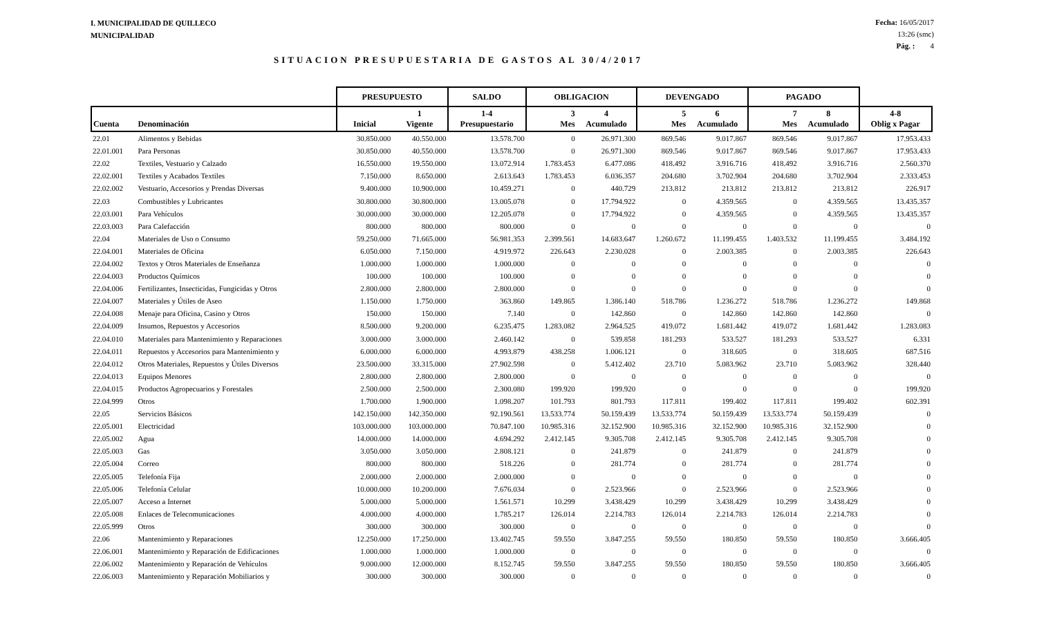I. MUNICIPALIDAD DE QUILLECO
MUNICIPALIDAD
Fecha: 16/05/2017
13:26 (smc)
Pág. : 4
SITUACION PRESUPUESTARIA DE GASTOS AL 30/4/2017
| | | PRESUPUESTO | | SALDO | OBLIGACION | | DEVENGADO | | PAGADO | | |
| --- | --- | --- | --- | --- | --- | --- | --- | --- | --- | --- | --- |
| Cuenta | Denominación | Inicial | 1 Vigente | 1-4 Presupuestario | 3 Mes | 4 Acumulado | 5 Mes | 6 Acumulado | 7 Mes | 8 Acumulado | 4-8 Oblig x Pagar |
| 22.01 | Alimentos y Bebidas | 30.850.000 | 40.550.000 | 13.578.700 | 0 | 26.971.300 | 869.546 | 9.017.867 | 869.546 | 9.017.867 | 17.953.433 |
| 22.01.001 | Para Personas | 30.850.000 | 40.550.000 | 13.578.700 | 0 | 26.971.300 | 869.546 | 9.017.867 | 869.546 | 9.017.867 | 17.953.433 |
| 22.02 | Textiles, Vestuario y Calzado | 16.550.000 | 19.550.000 | 13.072.914 | 1.783.453 | 6.477.086 | 418.492 | 3.916.716 | 418.492 | 3.916.716 | 2.560.370 |
| 22.02.001 | Textiles y Acabados Textiles | 7.150.000 | 8.650.000 | 2.613.643 | 1.783.453 | 6.036.357 | 204.680 | 3.702.904 | 204.680 | 3.702.904 | 2.333.453 |
| 22.02.002 | Vestuario, Accesorios y Prendas Diversas | 9.400.000 | 10.900.000 | 10.459.271 | 0 | 440.729 | 213.812 | 213.812 | 213.812 | 213.812 | 226.917 |
| 22.03 | Combustibles y Lubricantes | 30.800.000 | 30.800.000 | 13.005.078 | 0 | 17.794.922 | 0 | 4.359.565 | 0 | 4.359.565 | 13.435.357 |
| 22.03.001 | Para Vehículos | 30.000.000 | 30.000.000 | 12.205.078 | 0 | 17.794.922 | 0 | 4.359.565 | 0 | 4.359.565 | 13.435.357 |
| 22.03.003 | Para Calefacción | 800.000 | 800.000 | 800.000 | 0 | 0 | 0 | 0 | 0 | 0 | 0 |
| 22.04 | Materiales de Uso o Consumo | 59.250.000 | 71.665.000 | 56.981.353 | 2.399.561 | 14.683.647 | 1.260.672 | 11.199.455 | 1.403.532 | 11.199.455 | 3.484.192 |
| 22.04.001 | Materiales de Oficina | 6.050.000 | 7.150.000 | 4.919.972 | 226.643 | 2.230.028 | 0 | 2.003.385 | 0 | 2.003.385 | 226.643 |
| 22.04.002 | Textos y Otros Materiales de Enseñanza | 1.000.000 | 1.000.000 | 1.000.000 | 0 | 0 | 0 | 0 | 0 | 0 | 0 |
| 22.04.003 | Productos Químicos | 100.000 | 100.000 | 100.000 | 0 | 0 | 0 | 0 | 0 | 0 | 0 |
| 22.04.006 | Fertilizantes, Insecticidas, Fungicidas y Otros | 2.800.000 | 2.800.000 | 2.800.000 | 0 | 0 | 0 | 0 | 0 | 0 | 0 |
| 22.04.007 | Materiales y Útiles de Aseo | 1.150.000 | 1.750.000 | 363.860 | 149.865 | 1.386.140 | 518.786 | 1.236.272 | 518.786 | 1.236.272 | 149.868 |
| 22.04.008 | Menaje para Oficina, Casino y Otros | 150.000 | 150.000 | 7.140 | 0 | 142.860 | 0 | 142.860 | 142.860 | 142.860 | 0 |
| 22.04.009 | Insumos, Repuestos y Accesorios | 8.500.000 | 9.200.000 | 6.235.475 | 1.283.082 | 2.964.525 | 419.072 | 1.681.442 | 419.072 | 1.681.442 | 1.283.083 |
| 22.04.010 | Materiales para Mantenimiento y Reparaciones | 3.000.000 | 3.000.000 | 2.460.142 | 0 | 539.858 | 181.293 | 533.527 | 181.293 | 533.527 | 6.331 |
| 22.04.011 | Repuestos y Accesorios para Mantenimiento y | 6.000.000 | 6.000.000 | 4.993.879 | 438.258 | 1.006.121 | 0 | 318.605 | 0 | 318.605 | 687.516 |
| 22.04.012 | Otros Materiales, Repuestos y Útiles Diversos | 23.500.000 | 33.315.000 | 27.902.598 | 0 | 5.412.402 | 23.710 | 5.083.962 | 23.710 | 5.083.962 | 328.440 |
| 22.04.013 | Equipos Menores | 2.800.000 | 2.800.000 | 2.800.000 | 0 | 0 | 0 | 0 | 0 | 0 | 0 |
| 22.04.015 | Productos Agropecuarios y Forestales | 2.500.000 | 2.500.000 | 2.300.080 | 199.920 | 199.920 | 0 | 0 | 0 | 0 | 199.920 |
| 22.04.999 | Otros | 1.700.000 | 1.900.000 | 1.098.207 | 101.793 | 801.793 | 117.811 | 199.402 | 117.811 | 199.402 | 602.391 |
| 22.05 | Servicios Básicos | 142.150.000 | 142.350.000 | 92.190.561 | 13.533.774 | 50.159.439 | 13.533.774 | 50.159.439 | 13.533.774 | 50.159.439 | 0 |
| 22.05.001 | Electricidad | 103.000.000 | 103.000.000 | 70.847.100 | 10.985.316 | 32.152.900 | 10.985.316 | 32.152.900 | 10.985.316 | 32.152.900 | 0 |
| 22.05.002 | Agua | 14.000.000 | 14.000.000 | 4.694.292 | 2.412.145 | 9.305.708 | 2.412.145 | 9.305.708 | 2.412.145 | 9.305.708 | 0 |
| 22.05.003 | Gas | 3.050.000 | 3.050.000 | 2.808.121 | 0 | 241.879 | 0 | 241.879 | 0 | 241.879 | 0 |
| 22.05.004 | Correo | 800.000 | 800.000 | 518.226 | 0 | 281.774 | 0 | 281.774 | 0 | 281.774 | 0 |
| 22.05.005 | Telefonía Fija | 2.000.000 | 2.000.000 | 2.000.000 | 0 | 0 | 0 | 0 | 0 | 0 | 0 |
| 22.05.006 | Telefonía Celular | 10.000.000 | 10.200.000 | 7.676.034 | 0 | 2.523.966 | 0 | 2.523.966 | 0 | 2.523.966 | 0 |
| 22.05.007 | Acceso a Internet | 5.000.000 | 5.000.000 | 1.561.571 | 10.299 | 3.438.429 | 10.299 | 3.438.429 | 10.299 | 3.438.429 | 0 |
| 22.05.008 | Enlaces de Telecomunicaciones | 4.000.000 | 4.000.000 | 1.785.217 | 126.014 | 2.214.783 | 126.014 | 2.214.783 | 126.014 | 2.214.783 | 0 |
| 22.05.999 | Otros | 300.000 | 300.000 | 300.000 | 0 | 0 | 0 | 0 | 0 | 0 | 0 |
| 22.06 | Mantenimiento y Reparaciones | 12.250.000 | 17.250.000 | 13.402.745 | 59.550 | 3.847.255 | 59.550 | 180.850 | 59.550 | 180.850 | 3.666.405 |
| 22.06.001 | Mantenimiento y Reparación de Edificaciones | 1.000.000 | 1.000.000 | 1.000.000 | 0 | 0 | 0 | 0 | 0 | 0 | 0 |
| 22.06.002 | Mantenimiento y Reparación de Vehículos | 9.000.000 | 12.000.000 | 8.152.745 | 59.550 | 3.847.255 | 59.550 | 180.850 | 59.550 | 180.850 | 3.666.405 |
| 22.06.003 | Mantenimiento y Reparación Mobiliarios y | 300.000 | 300.000 | 300.000 | 0 | 0 | 0 | 0 | 0 | 0 | 0 |